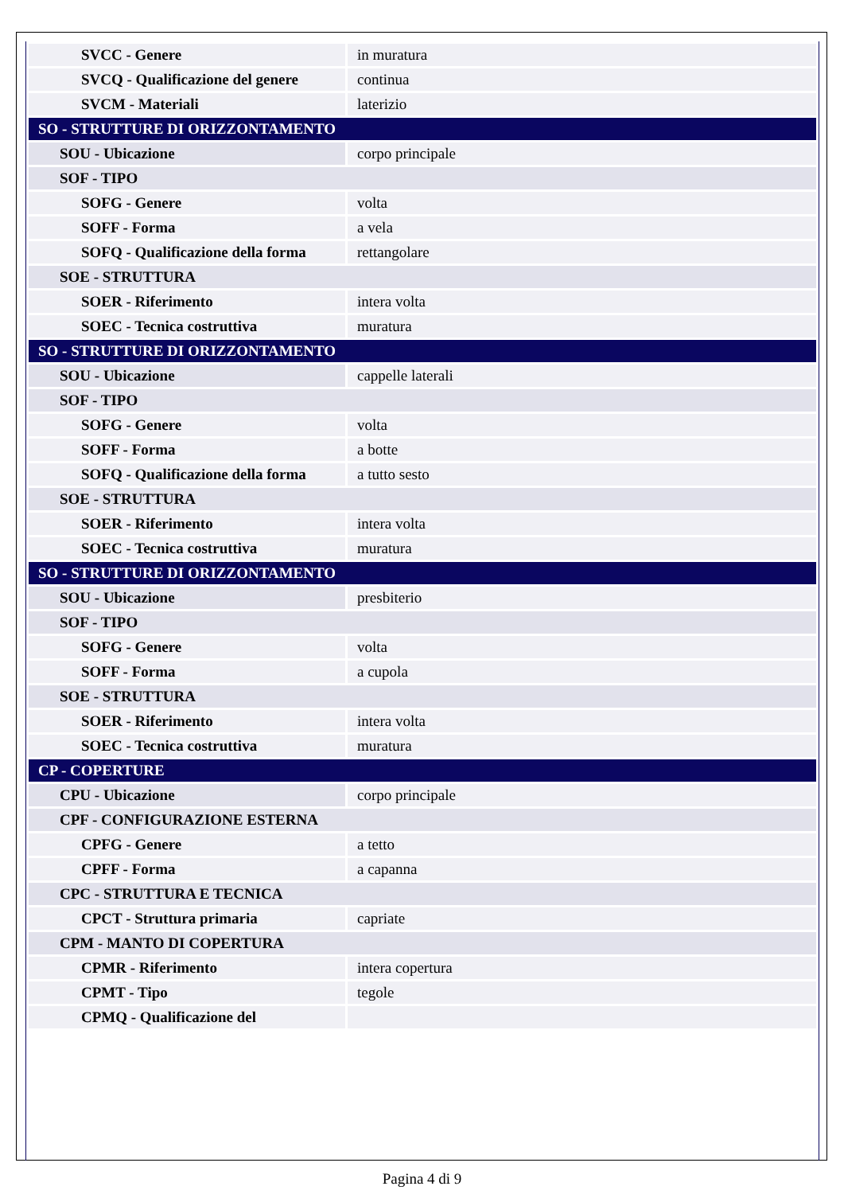| SVCC - Genere | in muratura |
| SVCQ - Qualificazione del genere | continua |
| SVCM - Materiali | laterizio |
| SO - STRUTTURE DI ORIZZONTAMENTO | |
| SOU - Ubicazione | corpo principale |
| SOF - TIPO | |
| SOFG - Genere | volta |
| SOFF - Forma | a vela |
| SOFQ - Qualificazione della forma | rettangolare |
| SOE - STRUTTURA | |
| SOER - Riferimento | intera volta |
| SOEC - Tecnica costruttiva | muratura |
| SO - STRUTTURE DI ORIZZONTAMENTO | |
| SOU - Ubicazione | cappelle laterali |
| SOF - TIPO | |
| SOFG - Genere | volta |
| SOFF - Forma | a botte |
| SOFQ - Qualificazione della forma | a tutto sesto |
| SOE - STRUTTURA | |
| SOER - Riferimento | intera volta |
| SOEC - Tecnica costruttiva | muratura |
| SO - STRUTTURE DI ORIZZONTAMENTO | |
| SOU - Ubicazione | presbiterio |
| SOF - TIPO | |
| SOFG - Genere | volta |
| SOFF - Forma | a cupola |
| SOE - STRUTTURA | |
| SOER - Riferimento | intera volta |
| SOEC - Tecnica costruttiva | muratura |
| CP - COPERTURE | |
| CPU - Ubicazione | corpo principale |
| CPF - CONFIGURAZIONE ESTERNA | |
| CPFG - Genere | a tetto |
| CPFF - Forma | a capanna |
| CPC - STRUTTURA E TECNICA | |
| CPCT - Struttura primaria | capriate |
| CPM - MANTO DI COPERTURA | |
| CPMR - Riferimento | intera copertura |
| CPMT - Tipo | tegole |
| CPMQ - Qualificazione del | |
Pagina 4 di 9